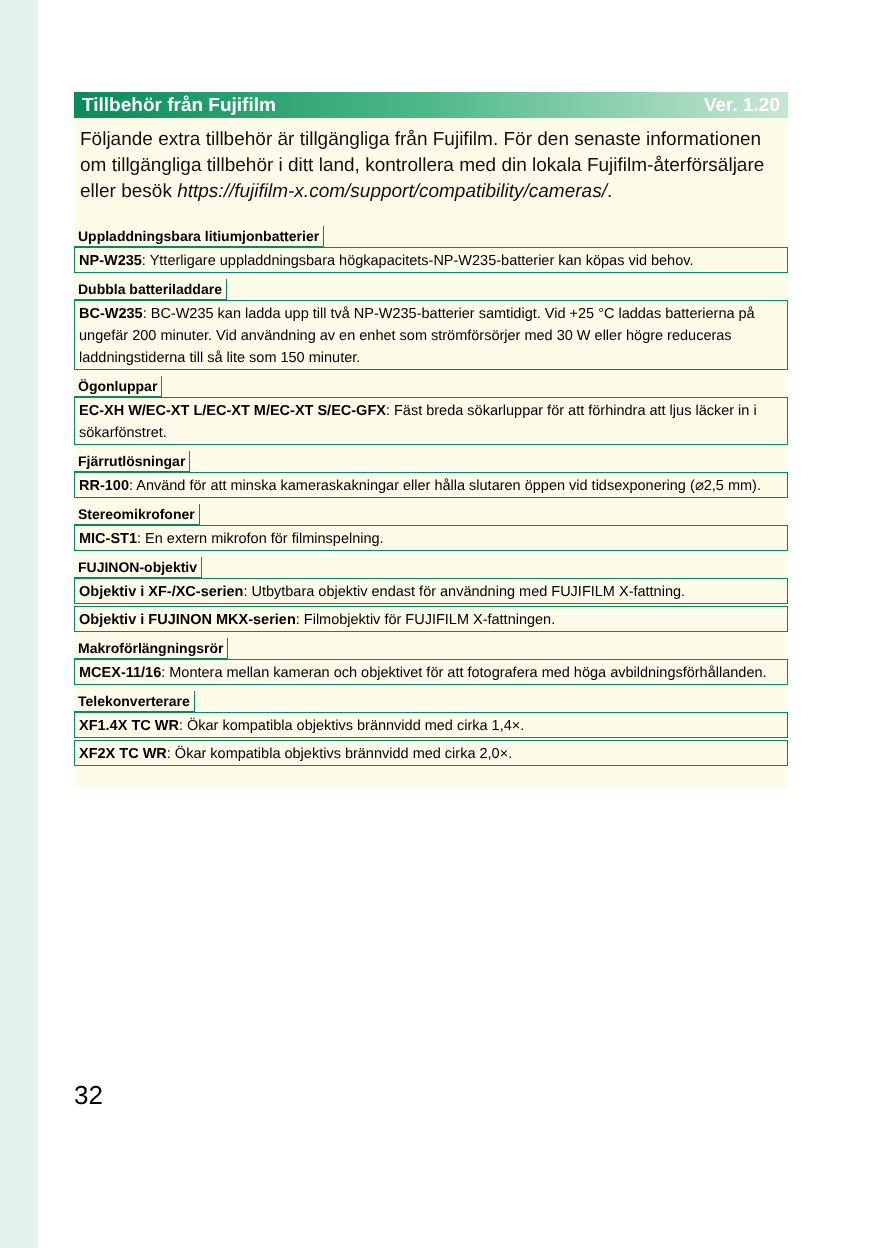Tillbehör från Fujifilm Ver. 1.20
Följande extra tillbehör är tillgängliga från Fujifilm. För den senaste informationen om tillgängliga tillbehör i ditt land, kontrollera med din lokala Fujifilm-återförsäljare eller besök https://fujifilm-x.com/support/compatibility/cameras/.
Uppladdningsbara litiumjonbatterier
NP-W235: Ytterligare uppladdningsbara högkapacitets-NP-W235-batterier kan köpas vid behov.
Dubbla batteriladdare
BC-W235: BC-W235 kan ladda upp till två NP-W235-batterier samtidigt. Vid +25 °C laddas batterierna på ungefär 200 minuter. Vid användning av en enhet som strömförsörjer med 30 W eller högre reduceras laddningstiderna till så lite som 150 minuter.
Ögonluppar
EC-XH W/EC-XT L/EC-XT M/EC-XT S/EC-GFX: Fäst breda sökarluppar för att förhindra att ljus läcker in i sökarfönstret.
Fjärrutlösningar
RR-100: Använd för att minska kameraskakningar eller hålla slutaren öppen vid tidsexponering (⌀2,5 mm).
Stereomikrofoner
MIC-ST1: En extern mikrofon för filminspelning.
FUJINON-objektiv
Objektiv i XF-/XC-serien: Utbytbara objektiv endast för användning med FUJIFILM X-fattning.
Objektiv i FUJINON MKX-serien: Filmobjektiv för FUJIFILM X-fattningen.
Makroförlängningsrör
MCEX-11/16: Montera mellan kameran och objektivet för att fotografera med höga avbildningsförhållanden.
Telekonverterare
XF1.4X TC WR: Ökar kompatibla objektivs brännvidd med cirka 1,4×.
XF2X TC WR: Ökar kompatibla objektivs brännvidd med cirka 2,0×.
32